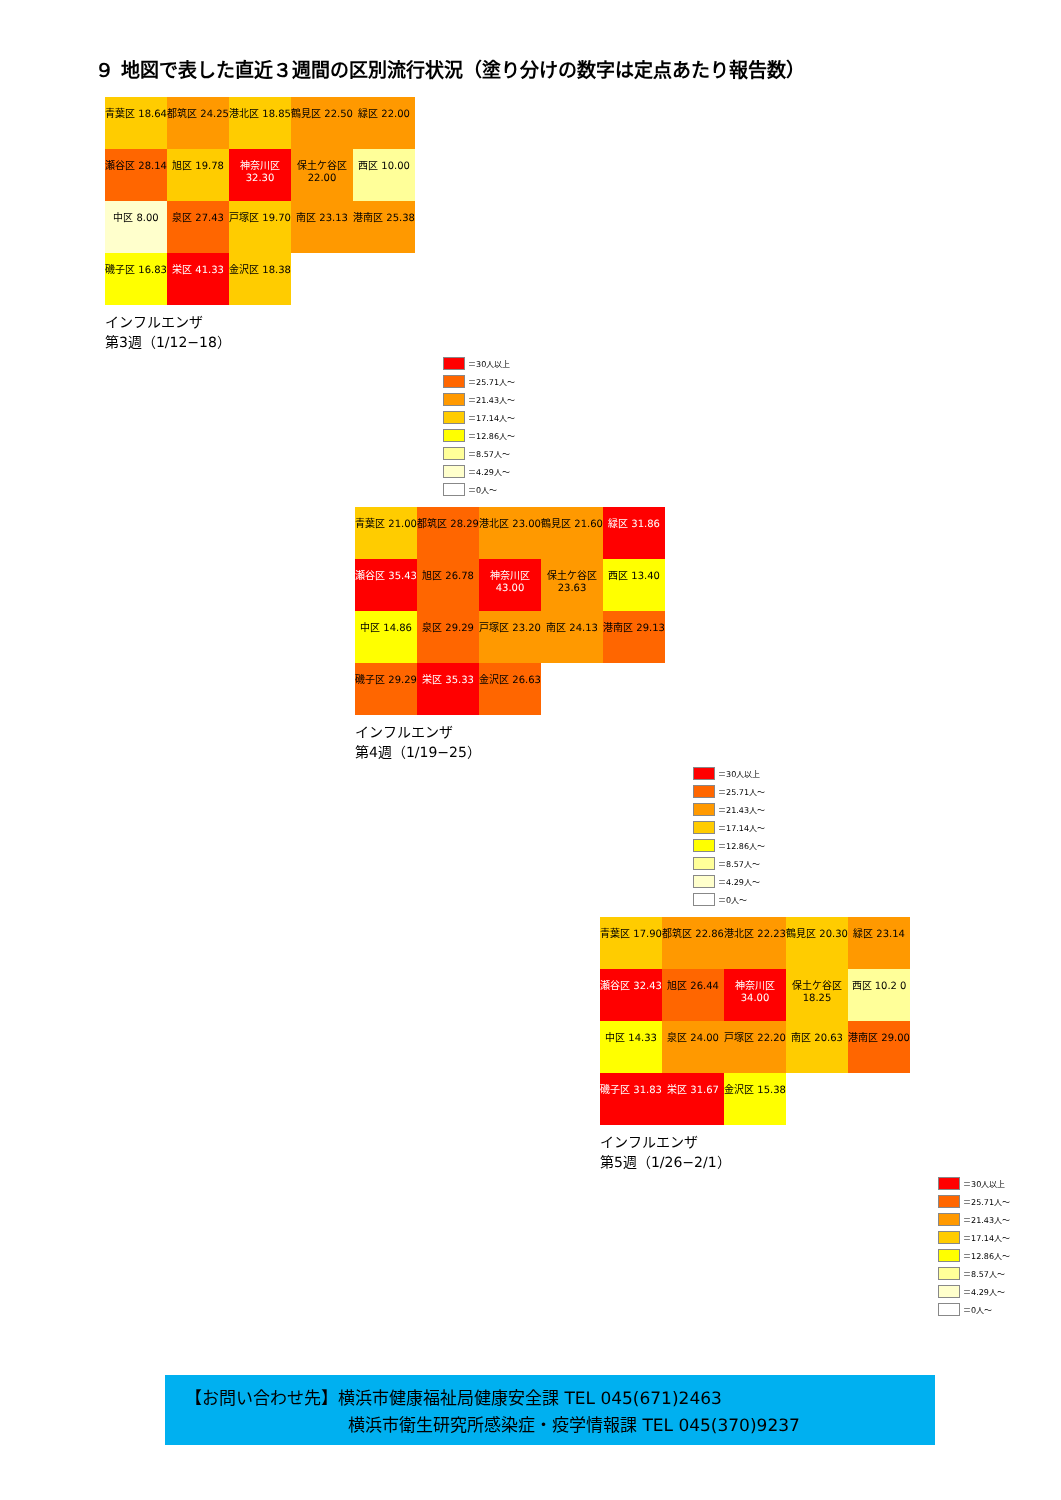９ 地図で表した直近３週間の区別流行状況（塗り分けの数字は定点あたり報告数）
青葉区 18.64
都筑区 24.25
港北区 18.85
鶴見区 22.50
緑区 22.00
瀬谷区 28.14
旭区 19.78
神奈川区 32.30
保土ケ谷区 22.00
西区 10.00
中区 8.00
泉区 27.43
戸塚区 19.70
南区 23.13
港南区 25.38
磯子区 16.83
栄区 41.33
金沢区 18.38
インフルエンザ
第3週（1/12−18）
＝30人以上
＝25.71人～
＝21.43人～
＝17.14人～
＝12.86人～
＝8.57人～
＝4.29人～
＝0人～
青葉区 21.00
都筑区 28.29
港北区 23.00
鶴見区 21.60
緑区 31.86
瀬谷区 35.43
旭区 26.78
神奈川区 43.00
保土ケ谷区 23.63
西区 13.40
中区 14.86
泉区 29.29
戸塚区 23.20
南区 24.13
港南区 29.13
磯子区 29.29
栄区 35.33
金沢区 26.63
インフルエンザ
第4週（1/19−25）
＝30人以上
＝25.71人～
＝21.43人～
＝17.14人～
＝12.86人～
＝8.57人～
＝4.29人～
＝0人～
青葉区 17.90
都筑区 22.86
港北区 22.23
鶴見区 20.30
緑区 23.14
瀬谷区 32.43
旭区 26.44
神奈川区 34.00
保土ケ谷区 18.25
西区 10.2 0
中区 14.33
泉区 24.00
戸塚区 22.20
南区 20.63
港南区 29.00
磯子区 31.83
栄区 31.67
金沢区 15.38
インフルエンザ
第5週（1/26−2/1）
＝30人以上
＝25.71人～
＝21.43人～
＝17.14人～
＝12.86人～
＝8.57人～
＝4.29人～
＝0人～
【お問い合わせ先】横浜市健康福祉局健康安全課 TEL 045(671)2463
横浜市衛生研究所感染症・疫学情報課 TEL 045(370)9237